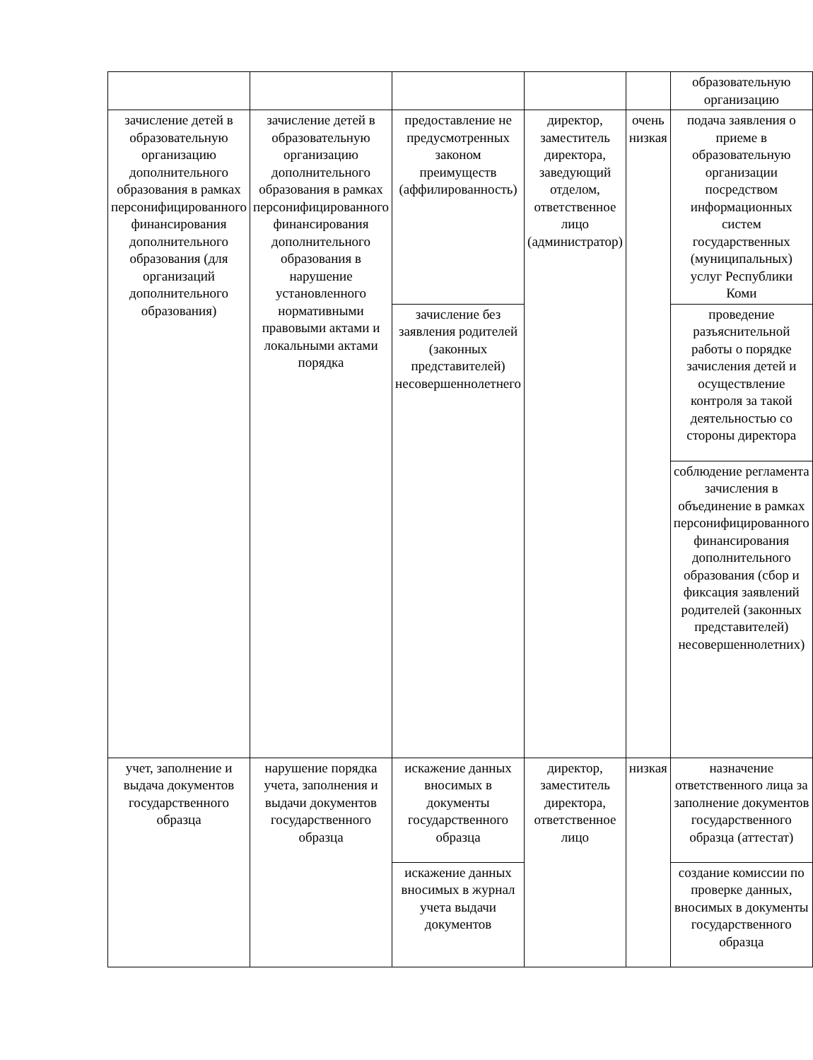| | | | | | образовательную организацию |
| зачисление детей в образовательную организацию дополнительного образования в рамках персонифицированного финансирования дополнительного образования (для организаций дополнительного образования) | зачисление детей в образовательную организацию дополнительного образования в рамках персонифицированного финансирования дополнительного образования в нарушение установленного нормативными правовыми актами и локальными актами порядка | предоставление не предусмотренных законом преимуществ (аффилированность) | директор, заместитель директора, заведующий отделом, ответственное лицо (администратор) | очень низкая | подача заявления о приеме в образовательную организации посредством информационных систем государственных (муниципальных) услуг Республики Коми |
| | | зачисление без заявления родителей (законных представителей) несовершеннолетнего | | | проведение разъяснительной работы о порядке зачисления детей и осуществление контроля за такой деятельностью со стороны директора |
| | | | | | соблюдение регламента зачисления в объединение в рамках персонифицированного финансирования дополнительного образования (сбор и фиксация заявлений родителей (законных представителей) несовершеннолетних) |
| учет, заполнение и выдача документов государственного образца | нарушение порядка учета, заполнения и выдачи документов государственного образца | искажение данных вносимых в документы государственного образца | директор, заместитель директора, ответственное лицо | низкая | назначение ответственного лица за заполнение документов государственного образца (аттестат) |
| | | искажение данных вносимых в журнал учета выдачи документов | | | создание комиссии по проверке данных, вносимых в документы государственного образца |